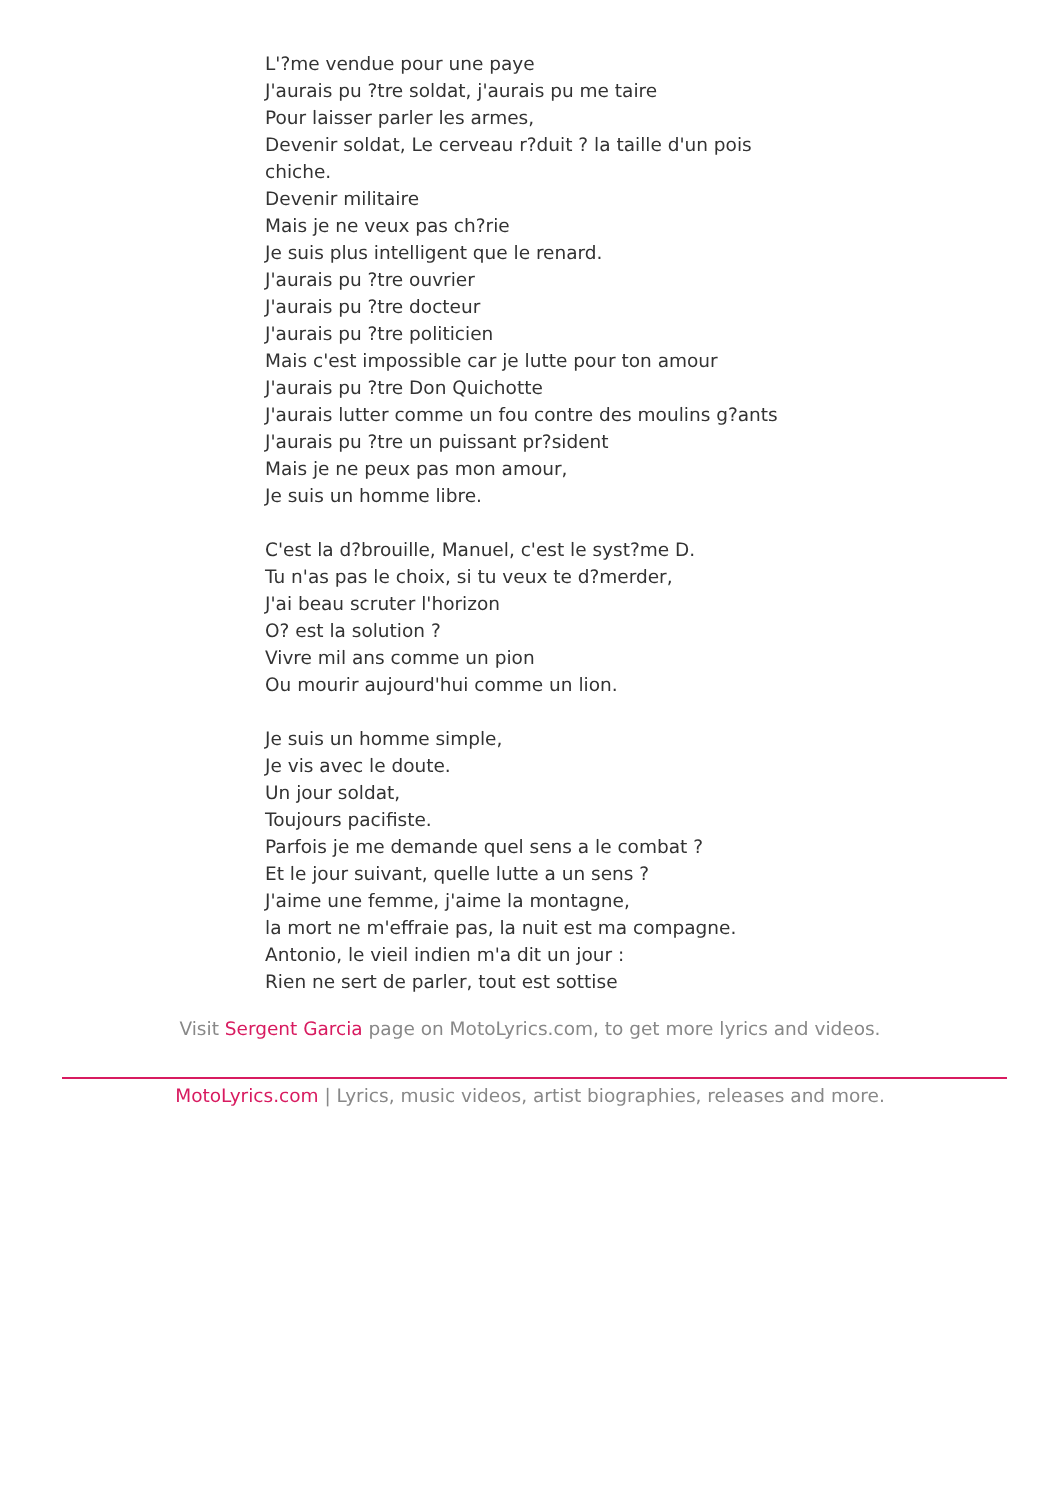L'?me vendue pour une paye
J'aurais pu ?tre soldat, j'aurais pu me taire
Pour laisser parler les armes,
Devenir soldat, Le cerveau r?duit ? la taille d'un pois
chiche.
Devenir militaire
Mais je ne veux pas ch?rie
Je suis plus intelligent que le renard.
J'aurais pu ?tre ouvrier
J'aurais pu ?tre docteur
J'aurais pu ?tre politicien
Mais c'est impossible car je lutte pour ton amour
J'aurais pu ?tre Don Quichotte
J'aurais lutter comme un fou contre des moulins g?ants
J'aurais pu ?tre un puissant pr?sident
Mais je ne peux pas mon amour,
Je suis un homme libre.
C'est la d?brouille, Manuel, c'est le syst?me D.
Tu n'as pas le choix, si tu veux te d?merder,
J'ai beau scruter l'horizon
O? est la solution ?
Vivre mil ans comme un pion
Ou mourir aujourd'hui comme un lion.
Je suis un homme simple,
Je vis avec le doute.
Un jour soldat,
Toujours pacifiste.
Parfois je me demande quel sens a le combat ?
Et le jour suivant, quelle lutte a un sens ?
J'aime une femme, j'aime la montagne,
la mort ne m'effraie pas, la nuit est ma compagne.
Antonio, le vieil indien m'a dit un jour :
Rien ne sert de parler, tout est sottise
Visit Sergent Garcia page on MotoLyrics.com, to get more lyrics and videos.
MotoLyrics.com | Lyrics, music videos, artist biographies, releases and more.